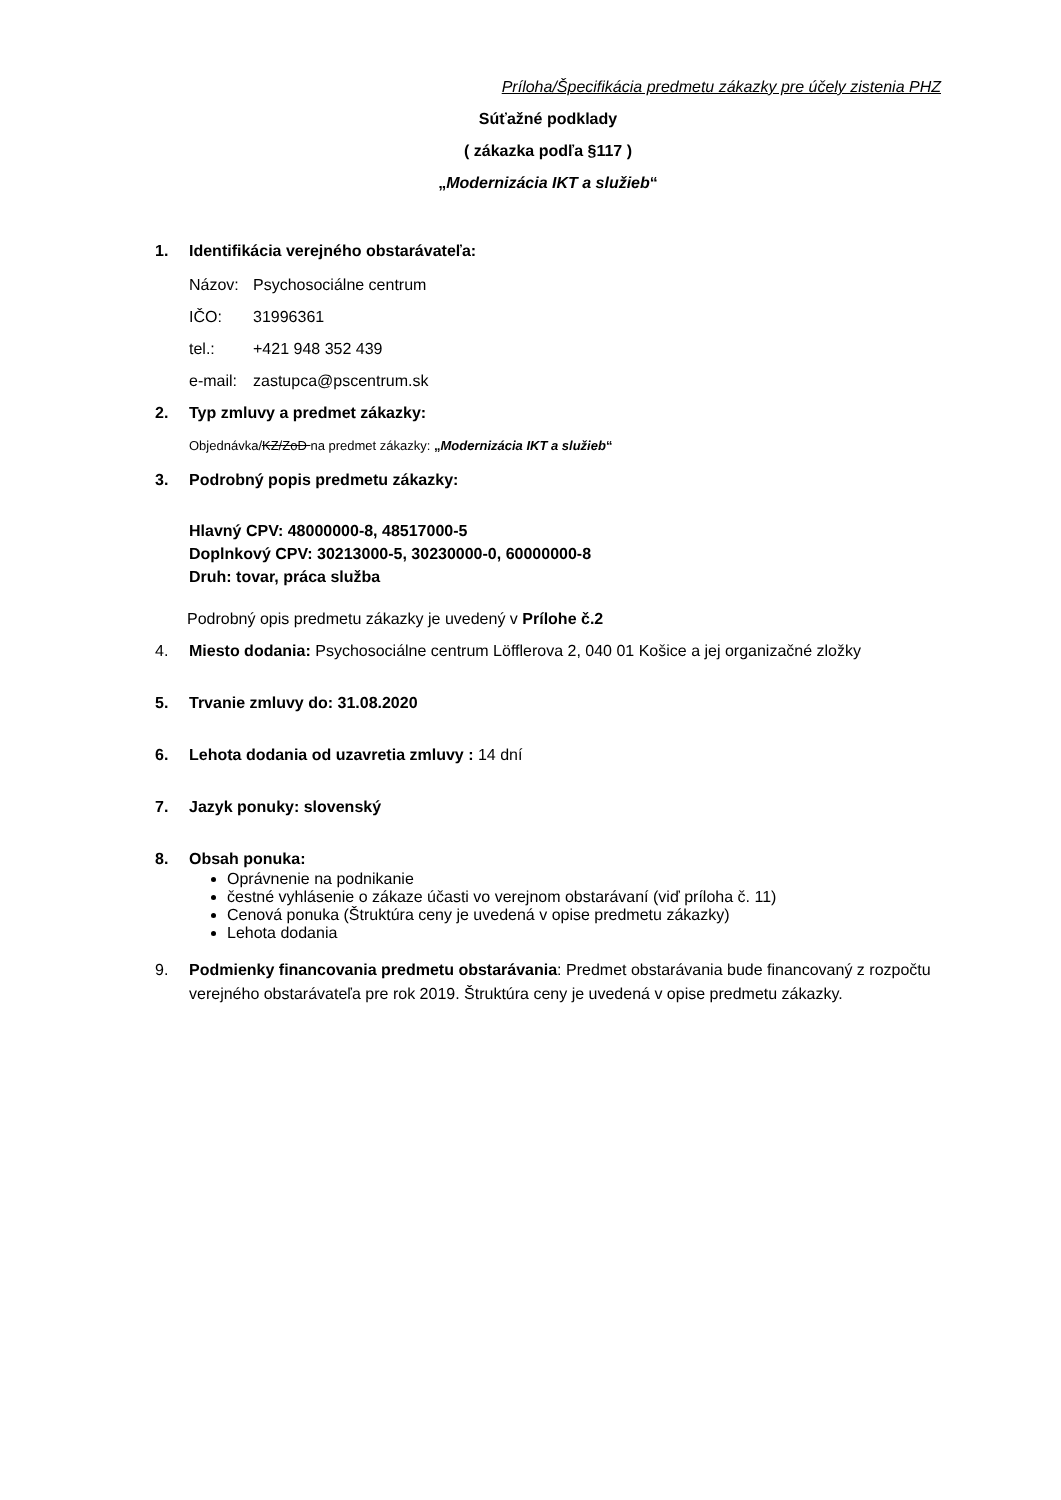Príloha/Špecifikácia predmetu zákazky pre účely zistenia PHZ
Súťažné podklady
( zákazka podľa §117 )
„Modernizácia IKT a služieb“
1. Identifikácia verejného obstarávateľa:
Názov: Psychosociálne centrum
IČO: 31996361
tel.: +421 948 352 439
e-mail: zastupca@pscentrum.sk
2. Typ zmluvy a predmet zákazky:
Objednávka/KZ/ZoD na predmet zákazky: „Modernizácia IKT a služieb“
3. Podrobný popis predmetu zákazky:
Hlavný CPV: 48000000-8, 48517000-5
Doplnkový CPV: 30213000-5, 30230000-0, 60000000-8
Druh: tovar, práca služba
Podrobný opis predmetu zákazky je uvedený v Prílohe č.2
4. Miesto dodania: Psychosociálne centrum Löfflerova 2, 040 01 Košice a jej organizačné zložky
5. Trvanie zmluvy do: 31.08.2020
6. Lehota dodania od uzavretia zmluvy : 14 dní
7. Jazyk ponuky: slovenský
8. Obsah ponuka:
Oprávnenie na podnikanie
čestné vyhlásenie o zákaze účasti vo verejnom obstarávaní (viď príloha č. 11)
Cenová ponuka (Štruktúra ceny je uvedená v opise predmetu zákazky)
Lehota dodania
9. Podmienky financovania predmetu obstarávania: Predmet obstarávania bude financovaný z rozpočtu verejného obstarávateľa pre rok 2019. Štruktúra ceny je uvedená v opise predmetu zákazky.